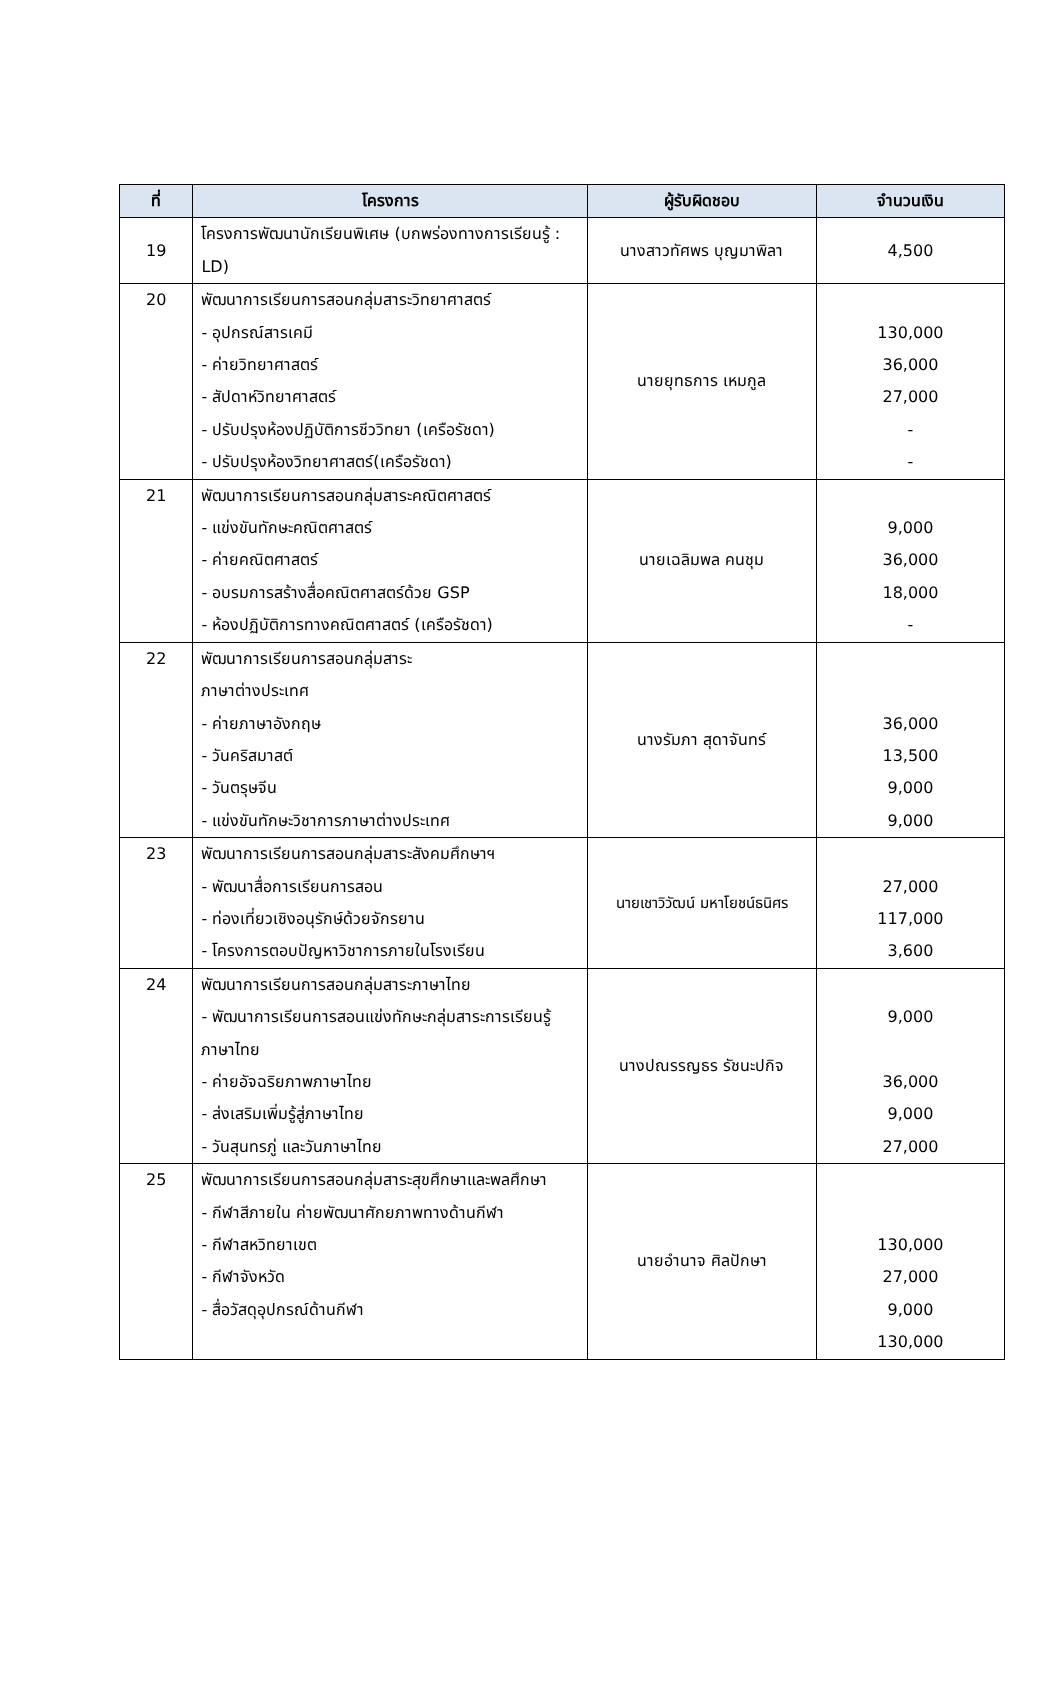| ที่ | โครงการ | ผู้รับผิดชอบ | จำนวนเงิน |
| --- | --- | --- | --- |
| 19 | โครงการพัฒนานักเรียนพิเศษ (บกพร่องทางการเรียนรู้ : LD) | นางสาวทัศพร บุญมาพิลา | 4,500 |
| 20 | พัฒนาการเรียนการสอนกลุ่มสาระวิทยาศาสตร์ - อุปกรณ์สารเคมี - ค่ายวิทยาศาสตร์ - สัปดาห์วิทยาศาสตร์ - ปรับปรุงห้องปฏิบัติการชีววิทยา (เครือรัชดา) - ปรับปรุงห้องวิทยาศาสตร์(เครือรัชดา) | นายยุทธการ เหมกูล | 130,000 36,000 27,000 - - |
| 21 | พัฒนาการเรียนการสอนกลุ่มสาระคณิตศาสตร์ - แข่งขันทักษะคณิตศาสตร์ - ค่ายคณิตศาสตร์ - อบรมการสร้างสื่อคณิตศาสตร์ด้วย GSP - ห้องปฏิบัติการทางคณิตศาสตร์ (เครือรัชดา) | นายเฉลิมพล คนชุม | 9,000 36,000 18,000 - |
| 22 | พัฒนาการเรียนการสอนกลุ่มสาระ ภาษาต่างประเทศ - ค่ายภาษาอังกฤษ - วันคริสมาสต์ - วันตรุษจีน - แข่งขันทักษะวิชาการภาษาต่างประเทศ | นางรัมภา สุดาจันทร์ | 36,000 13,500 9,000 9,000 |
| 23 | พัฒนาการเรียนการสอนกลุ่มสาระสังคมศึกษาฯ - พัฒนาสื่อการเรียนการสอน - ท่องเที่ยวเชิงอนุรักษ์ด้วยจักรยาน - โครงการตอบปัญหาวิชาการภายในโรงเรียน | นายเชาวิวัฒน์ มหาโยชน์ธนิศร | 27,000 117,000 3,600 |
| 24 | พัฒนาการเรียนการสอนกลุ่มสาระภาษาไทย - พัฒนาการเรียนการสอนแข่งทักษะกลุ่มสาระการเรียนรู้ภาษาไทย - ค่ายอัจฉริยภาพภาษาไทย - ส่งเสริมเพิ่มรู้สู่ภาษาไทย - วันสุนทรภู่ และวันภาษาไทย | นางปณรรญธร รัชนะปกิจ | 9,000 36,000 9,000 27,000 |
| 25 | พัฒนาการเรียนการสอนกลุ่มสาระสุขศึกษาและพลศึกษา - กีฬาสีภายใน ค่ายพัฒนาศักยภาพทางด้านกีฬา - กีฬาสหวิทยาเขต - กีฬาจังหวัด - สื่อวัสดุอุปกรณ์ด้านกีฬา | นายอำนาจ ศิลปักษา | 130,000 27,000 9,000 130,000 |